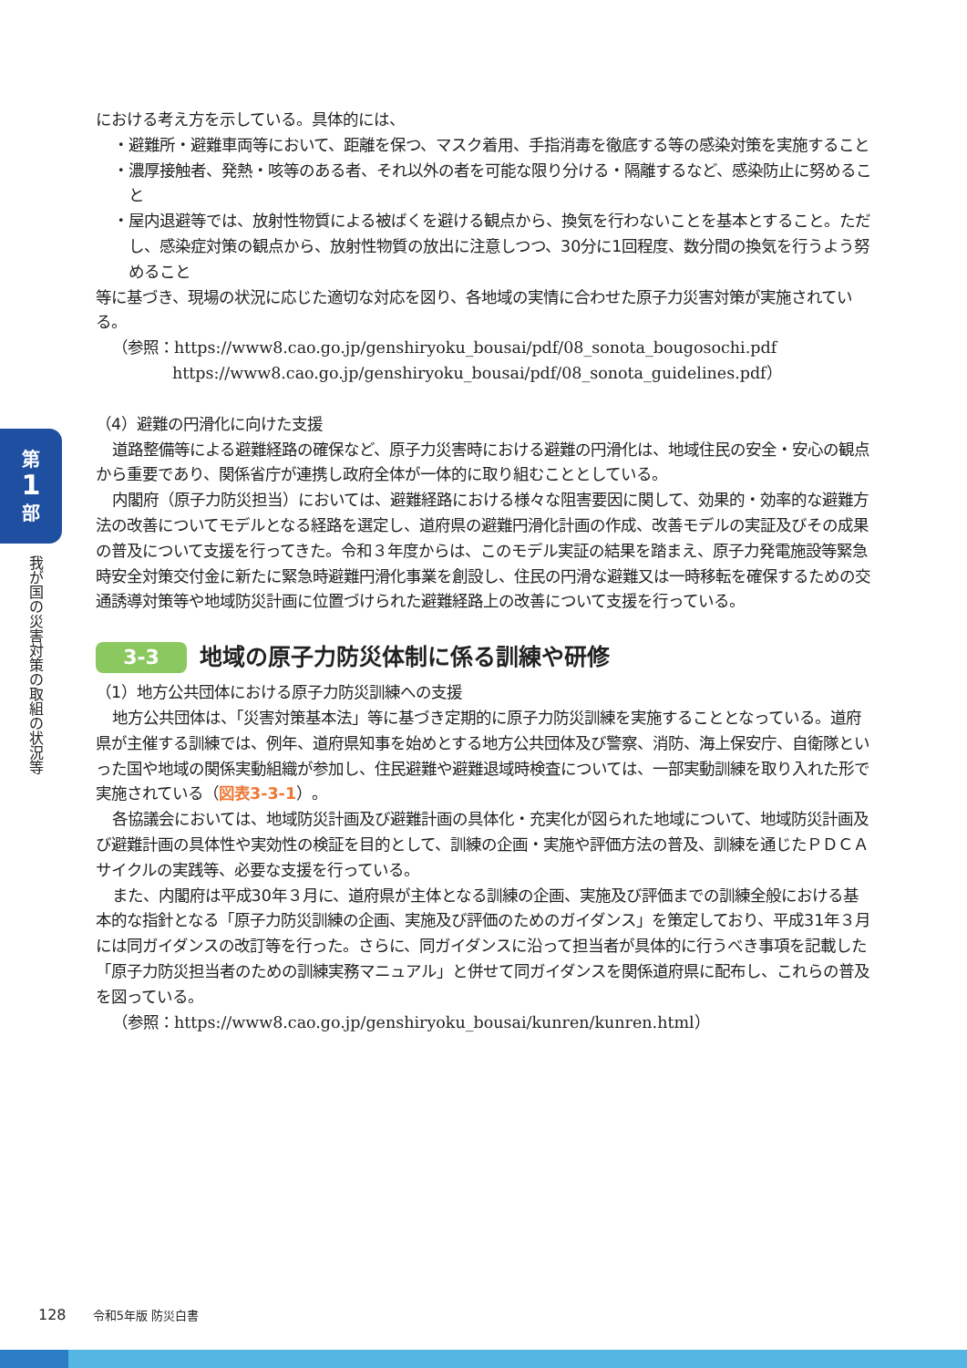第
1
部
我が国の災害対策の取組の状況等
における考え方を示している。具体的には、
・避難所・避難車両等において、距離を保つ、マスク着用、手指消毒を徹底する等の感染対策を実施すること
・濃厚接触者、発熱・咳等のある者、それ以外の者を可能な限り分ける・隔離するなど、感染防止に努めること
・屋内退避等では、放射性物質による被ばくを避ける観点から、換気を行わないことを基本とすること。ただし、感染症対策の観点から、放射性物質の放出に注意しつつ、30分に1回程度、数分間の換気を行うよう努めること
等に基づき、現場の状況に応じた適切な対応を図り、各地域の実情に合わせた原子力災害対策が実施されている。
（参照：https://www8.cao.go.jp/genshiryoku_bousai/pdf/08_sonota_bougosochi.pdf
https://www8.cao.go.jp/genshiryoku_bousai/pdf/08_sonota_guidelines.pdf）
（4）避難の円滑化に向けた支援
道路整備等による避難経路の確保など、原子力災害時における避難の円滑化は、地域住民の安全・安心の観点から重要であり、関係省庁が連携し政府全体が一体的に取り組むこととしている。
内閣府（原子力防災担当）においては、避難経路における様々な阻害要因に関して、効果的・効率的な避難方法の改善についてモデルとなる経路を選定し、道府県の避難円滑化計画の作成、改善モデルの実証及びその成果の普及について支援を行ってきた。令和３年度からは、このモデル実証の結果を踏まえ、原子力発電施設等緊急時安全対策交付金に新たに緊急時避難円滑化事業を創設し、住民の円滑な避難又は一時移転を確保するための交通誘導対策等や地域防災計画に位置づけられた避難経路上の改善について支援を行っている。
3-3 地域の原子力防災体制に係る訓練や研修
（1）地方公共団体における原子力防災訓練への支援
地方公共団体は、「災害対策基本法」等に基づき定期的に原子力防災訓練を実施することとなっている。道府県が主催する訓練では、例年、道府県知事を始めとする地方公共団体及び警察、消防、海上保安庁、自衛隊といった国や地域の関係実動組織が参加し、住民避難や避難退域時検査については、一部実動訓練を取り入れた形で実施されている（図表3-3-1）。
各協議会においては、地域防災計画及び避難計画の具体化・充実化が図られた地域について、地域防災計画及び避難計画の具体性や実効性の検証を目的として、訓練の企画・実施や評価方法の普及、訓練を通じたＰＤＣＡサイクルの実践等、必要な支援を行っている。
また、内閣府は平成30年３月に、道府県が主体となる訓練の企画、実施及び評価までの訓練全般における基本的な指針となる「原子力防災訓練の企画、実施及び評価のためのガイダンス」を策定しており、平成31年３月には同ガイダンスの改訂等を行った。さらに、同ガイダンスに沿って担当者が具体的に行うべき事項を記載した「原子力防災担当者のための訓練実務マニュアル」と併せて同ガイダンスを関係道府県に配布し、これらの普及を図っている。
（参照：https://www8.cao.go.jp/genshiryoku_bousai/kunren/kunren.html）
128 令和5年版 防災白書